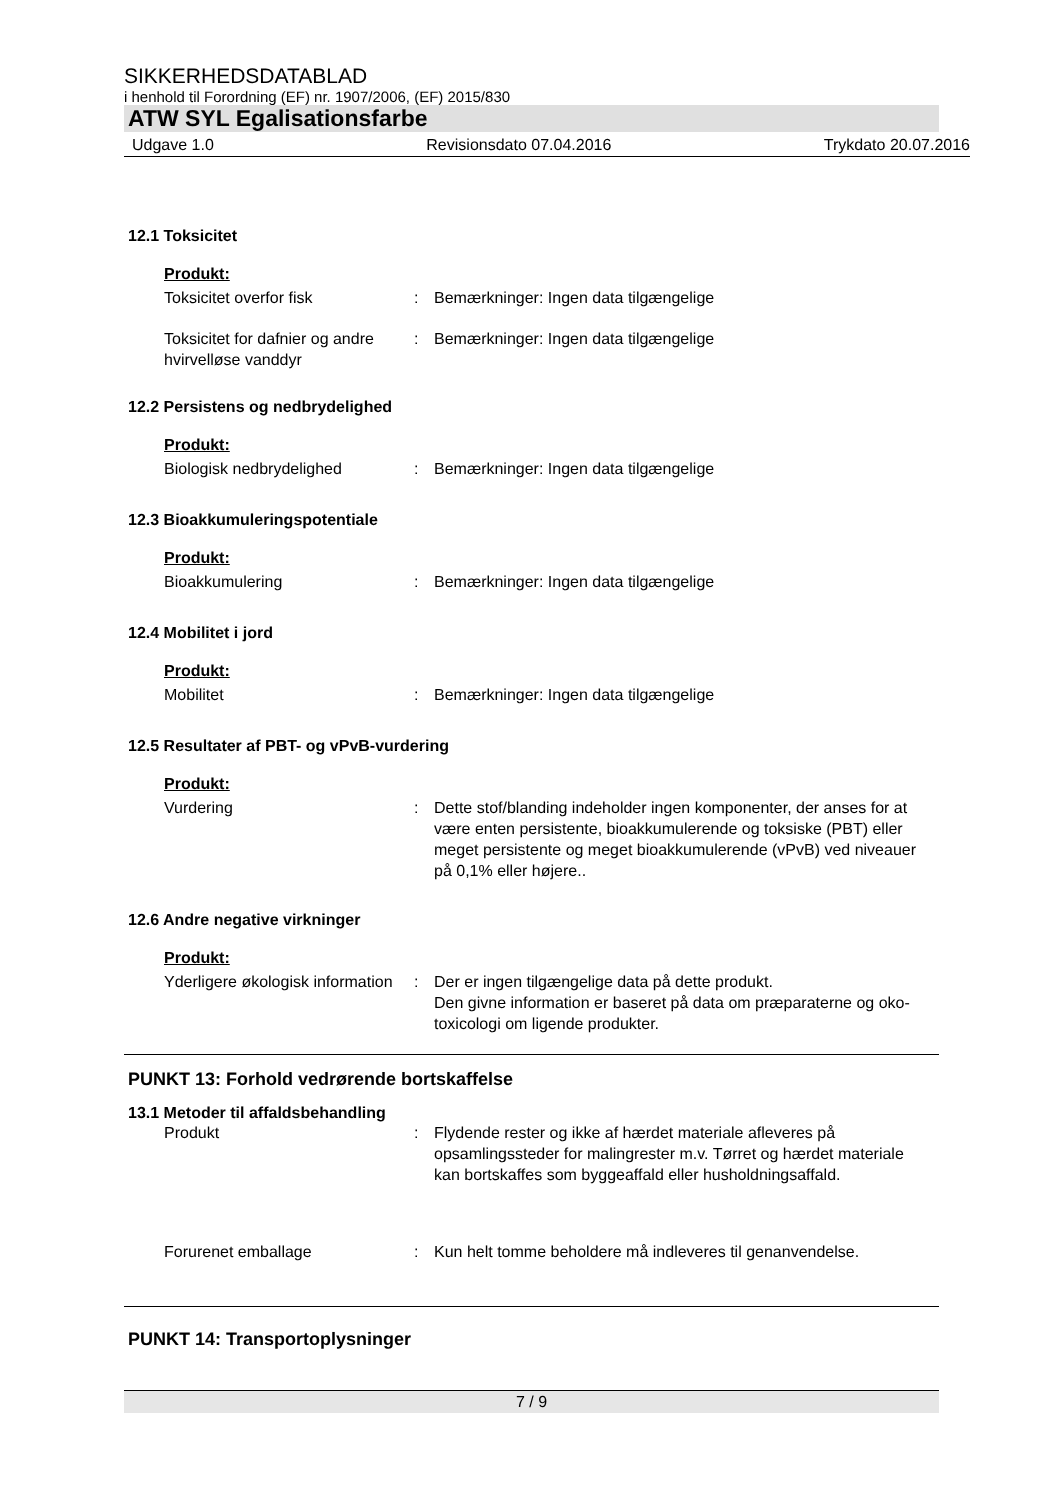SIKKERHEDSDATABLAD
i henhold til Forordning (EF) nr. 1907/2006, (EF) 2015/830
ATW SYL Egalisationsfarbe
Udgave 1.0 Revisionsdato 07.04.2016 Trykdato 20.07.2016
12.1 Toksicitet
Produkt:
Toksicitet overfor fisk : Bemærkninger: Ingen data tilgængelige
Toksicitet for dafnier og andre hvirvelløse vanddyr
: Bemærkninger: Ingen data tilgængelige
12.2 Persistens og nedbrydelighed
Produkt:
Biologisk nedbrydelighed : Bemærkninger: Ingen data tilgængelige
12.3 Bioakkumuleringspotentiale
Produkt:
Bioakkumulering : Bemærkninger: Ingen data tilgængelige
12.4 Mobilitet i jord
Produkt:
Mobilitet : Bemærkninger: Ingen data tilgængelige
12.5 Resultater af PBT- og vPvB-vurdering
Produkt:
Vurdering : Dette stof/blanding indeholder ingen komponenter, der anses for at være enten persistente, bioakkumulerende og toksiske (PBT) eller meget persistente og meget bioakkumulerende (vPvB) ved niveauer på 0,1% eller højere..
12.6 Andre negative virkninger
Produkt:
Yderligere økologisk information
: Der er ingen tilgængelige data på dette produkt.
Den givne information er baseret på data om præparaterne og oko-toxicologi om ligende produkter.
PUNKT 13: Forhold vedrørende bortskaffelse
13.1 Metoder til affaldsbehandling
Produkt : Flydende rester og ikke af hærdet materiale afleveres på opsamlingssteder for malingrester m.v. Tørret og hærdet materiale kan bortskaffes som byggeaffald eller husholdningsaffald.
Forurenet emballage : Kun helt tomme beholdere må indleveres til genanvendelse.
PUNKT 14: Transportoplysninger
7 / 9